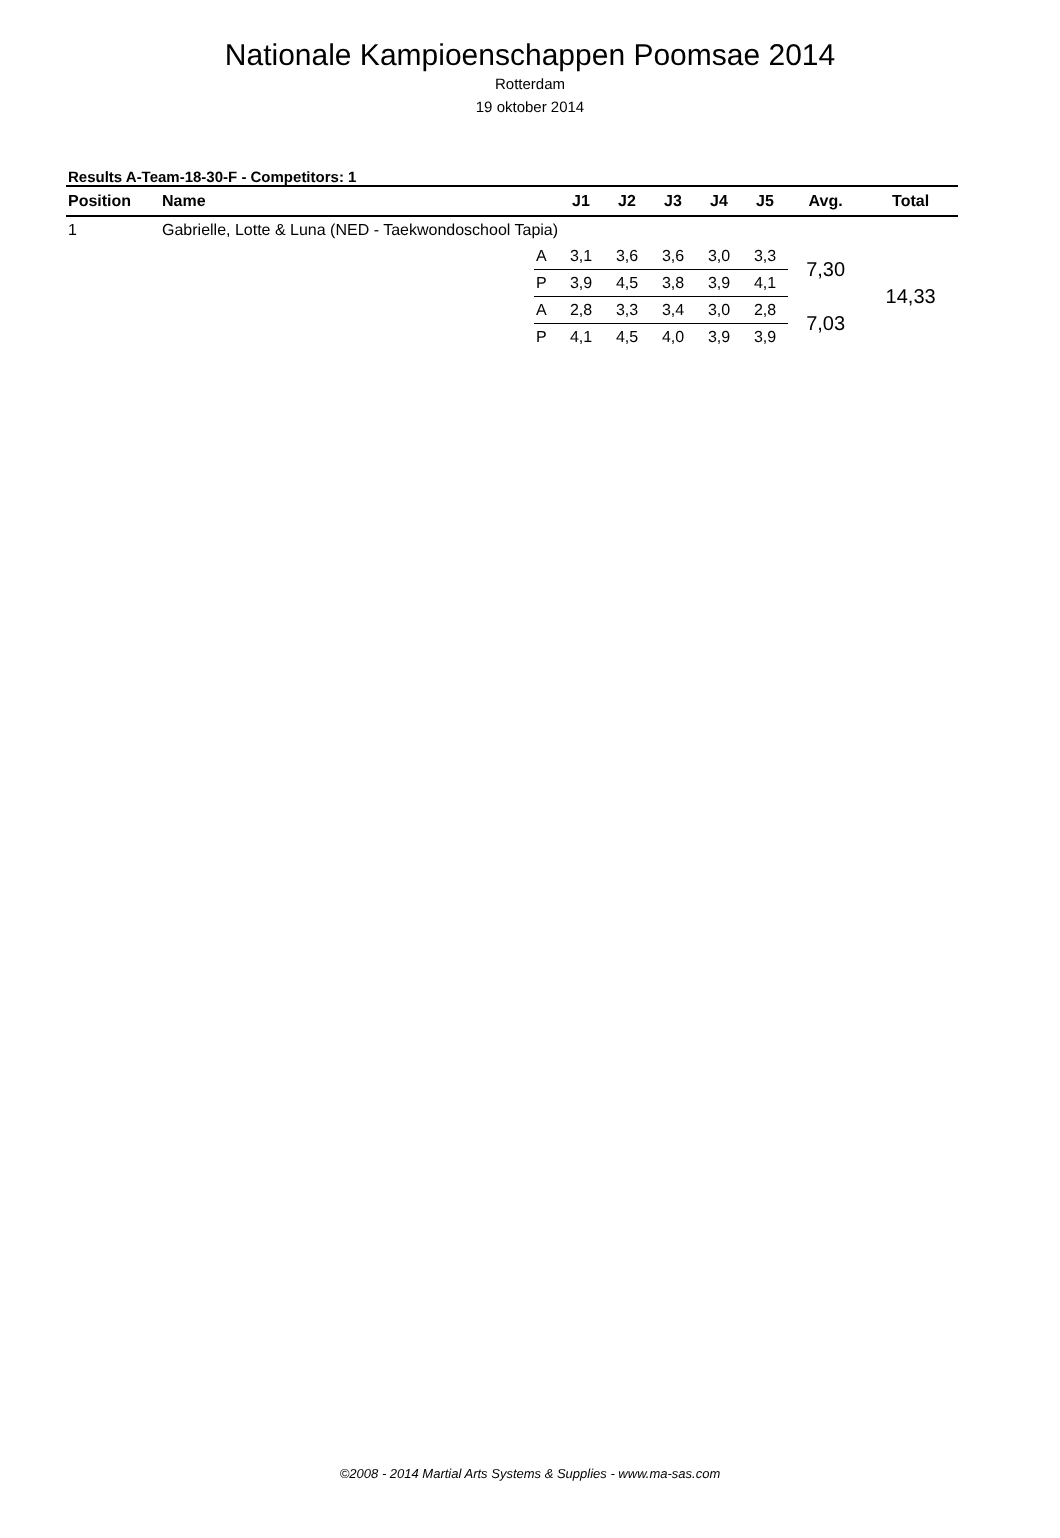Nationale Kampioenschappen Poomsae 2014
Rotterdam
19 oktober 2014
Results A-Team-18-30-F - Competitors: 1
| Position | Name | | J1 | J2 | J3 | J4 | J5 | Avg. | Total |
| --- | --- | --- | --- | --- | --- | --- | --- | --- | --- |
| 1 | Gabrielle, Lotte & Luna (NED - Taekwondoschool Tapia) | | | | | | | | |
| | | A | 3,1 | 3,6 | 3,6 | 3,0 | 3,3 | 7,30 | 14,33 |
| | | P | 3,9 | 4,5 | 3,8 | 3,9 | 4,1 | | |
| | | A | 2,8 | 3,3 | 3,4 | 3,0 | 2,8 | 7,03 | |
| | | P | 4,1 | 4,5 | 4,0 | 3,9 | 3,9 | | |
©2008 - 2014 Martial Arts Systems & Supplies - www.ma-sas.com